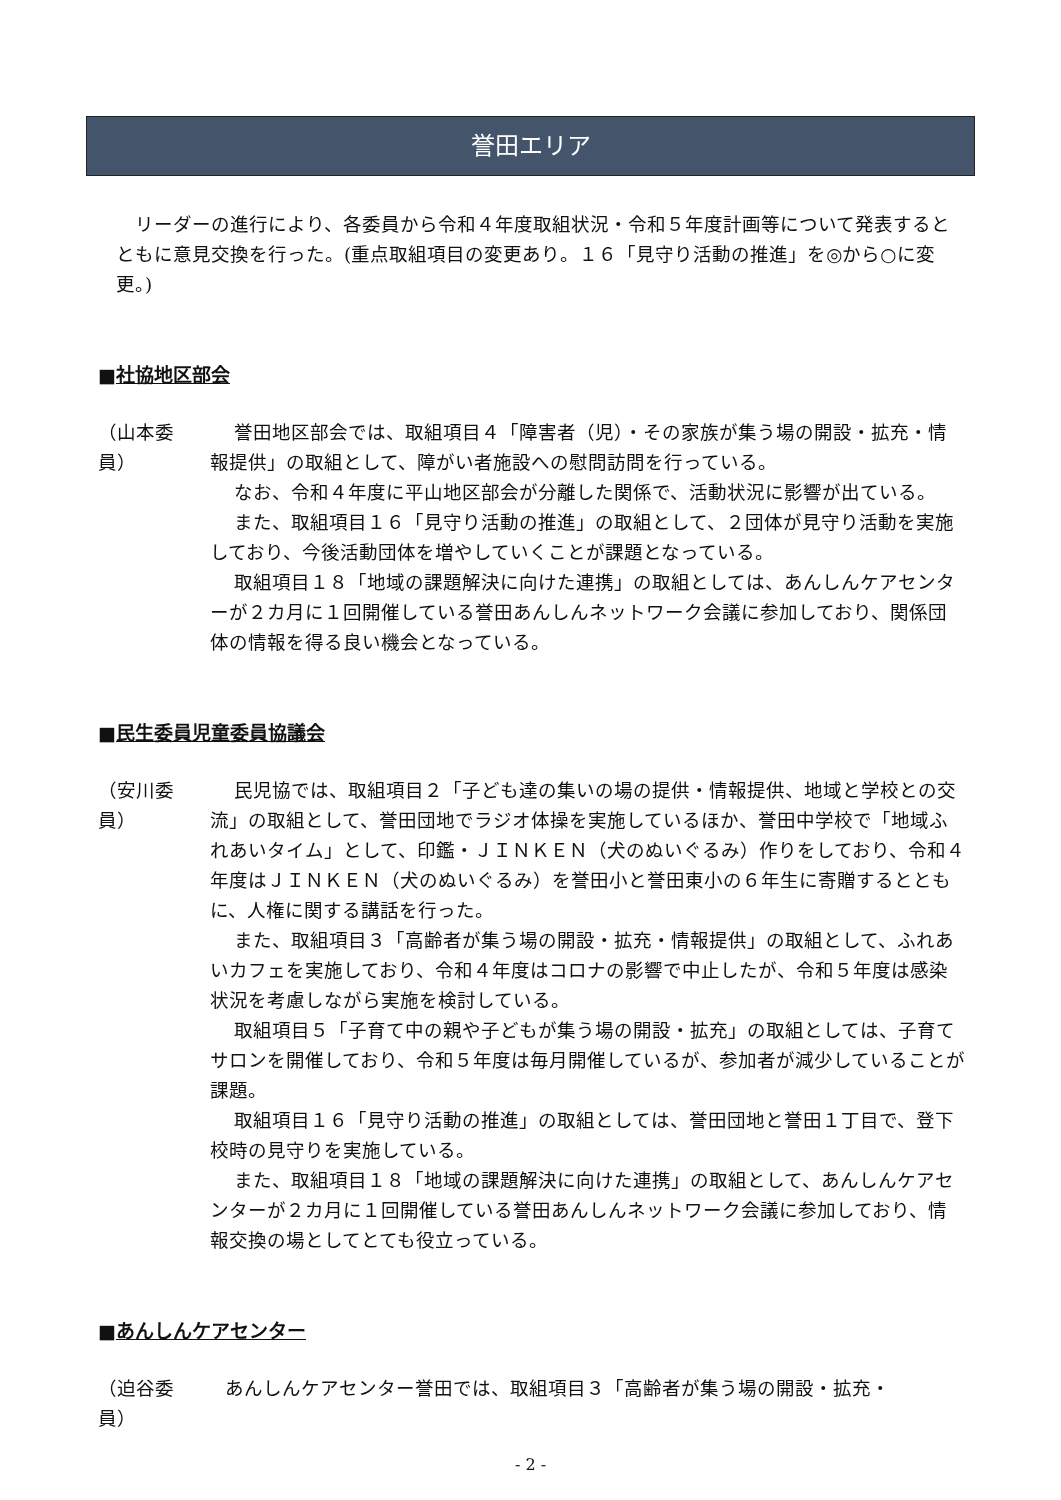誉田エリア
リーダーの進行により、各委員から令和４年度取組状況・令和５年度計画等について発表するとともに意見交換を行った。(重点取組項目の変更あり。１６「見守り活動の推進」を◎から○に変更。)
■社協地区部会
（山本委員） 誉田地区部会では、取組項目４「障害者（児）・その家族が集う場の開設・拡充・情報提供」の取組として、障がい者施設への慰問訪問を行っている。
なお、令和４年度に平山地区部会が分離した関係で、活動状況に影響が出ている。
また、取組項目１６「見守り活動の推進」の取組として、２団体が見守り活動を実施しており、今後活動団体を増やしていくことが課題となっている。
取組項目１８「地域の課題解決に向けた連携」の取組としては、あんしんケアセンターが２カ月に１回開催している誉田あんしんネットワーク会議に参加しており、関係団体の情報を得る良い機会となっている。
■民生委員児童委員協議会
（安川委員） 民児協では、取組項目２「子ども達の集いの場の提供・情報提供、地域と学校との交流」の取組として、誉田団地でラジオ体操を実施しているほか、誉田中学校で「地域ふれあいタイム」として、印鑑・ＪＩＮＫＥＮ（犬のぬいぐるみ）作りをしており、令和４年度はＪＩＮＫＥＮ（犬のぬいぐるみ）を誉田小と誉田東小の６年生に寄贈するとともに、人権に関する講話を行った。
また、取組項目３「高齢者が集う場の開設・拡充・情報提供」の取組として、ふれあいカフェを実施しており、令和４年度はコロナの影響で中止したが、令和５年度は感染状況を考慮しながら実施を検討している。
取組項目５「子育て中の親や子どもが集う場の開設・拡充」の取組としては、子育てサロンを開催しており、令和５年度は毎月開催しているが、参加者が減少していることが課題。
取組項目１６「見守り活動の推進」の取組としては、誉田団地と誉田１丁目で、登下校時の見守りを実施している。
また、取組項目１８「地域の課題解決に向けた連携」の取組として、あんしんケアセンターが２カ月に１回開催している誉田あんしんネットワーク会議に参加しており、情報交換の場としてとても役立っている。
■あんしんケアセンター
（迫谷委員） あんしんケアセンター誉田では、取組項目３「高齢者が集う場の開設・拡充・
- 2 -